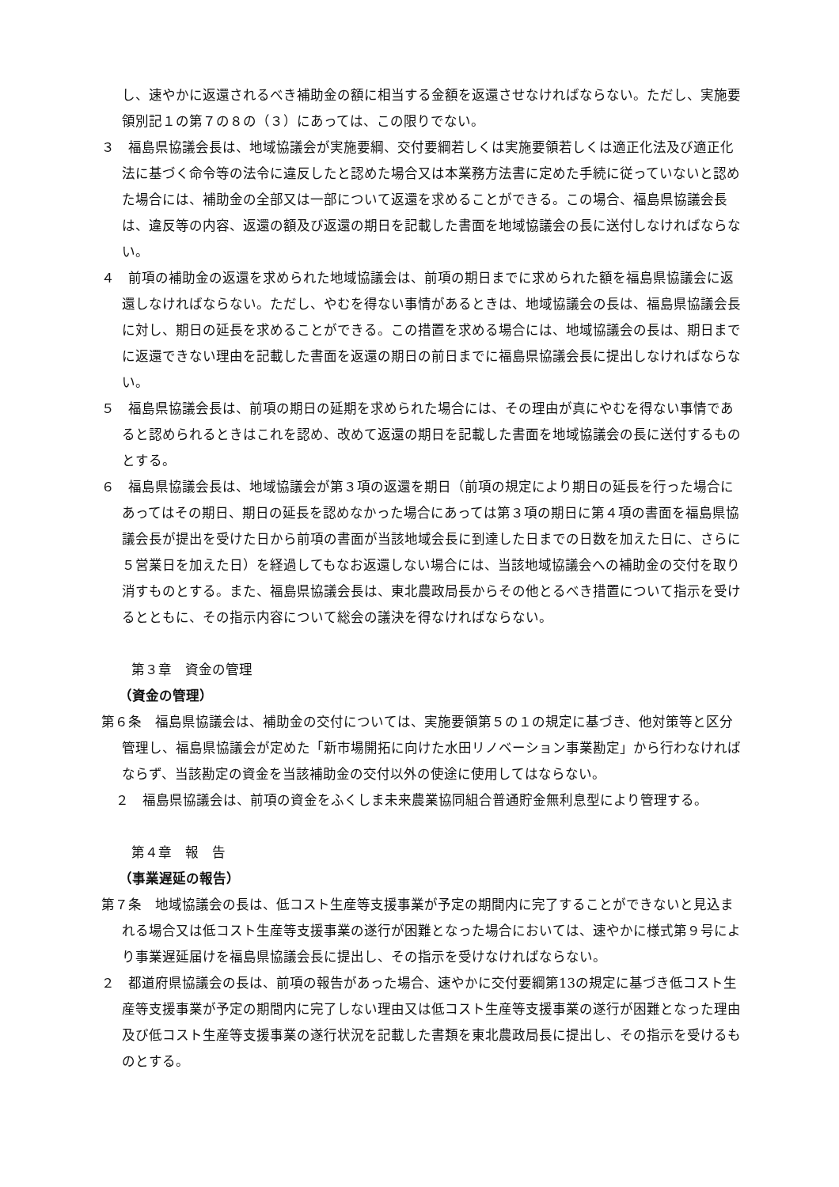し、速やかに返還されるべき補助金の額に相当する金額を返還させなければならない。ただし、実施要領別記１の第７の８の（３）にあっては、この限りでない。
３　福島県協議会長は、地域協議会が実施要綱、交付要綱若しくは実施要領若しくは適正化法及び適正化法に基づく命令等の法令に違反したと認めた場合又は本業務方法書に定めた手続に従っていないと認めた場合には、補助金の全部又は一部について返還を求めることができる。この場合、福島県協議会長は、違反等の内容、返還の額及び返還の期日を記載した書面を地域協議会の長に送付しなければならない。
４　前項の補助金の返還を求められた地域協議会は、前項の期日までに求められた額を福島県協議会に返還しなければならない。ただし、やむを得ない事情があるときは、地域協議会の長は、福島県協議会長に対し、期日の延長を求めることができる。この措置を求める場合には、地域協議会の長は、期日までに返還できない理由を記載した書面を返還の期日の前日までに福島県協議会長に提出しなければならない。
５　福島県協議会長は、前項の期日の延期を求められた場合には、その理由が真にやむを得ない事情であると認められるときはこれを認め、改めて返還の期日を記載した書面を地域協議会の長に送付するものとする。
６　福島県協議会長は、地域協議会が第３項の返還を期日（前項の規定により期日の延長を行った場合にあってはその期日、期日の延長を認めなかった場合にあっては第３項の期日に第４項の書面を福島県協議会長が提出を受けた日から前項の書面が当該地域会長に到達した日までの日数を加えた日に、さらに５営業日を加えた日）を経過してもなお返還しない場合には、当該地域協議会への補助金の交付を取り消すものとする。また、福島県協議会長は、東北農政局長からその他とるべき措置について指示を受けるとともに、その指示内容について総会の議決を得なければならない。
第３章　資金の管理
（資金の管理）
第６条　福島県協議会は、補助金の交付については、実施要領第５の１の規定に基づき、他対策等と区分管理し、福島県協議会が定めた「新市場開拓に向けた水田リノベーション事業勘定」から行わなければならず、当該勘定の資金を当該補助金の交付以外の使途に使用してはならない。
２　福島県協議会は、前項の資金をふくしま未来農業協同組合普通貯金無利息型により管理する。
第４章　報　告
（事業遅延の報告）
第７条　地域協議会の長は、低コスト生産等支援事業が予定の期間内に完了することができないと見込まれる場合又は低コスト生産等支援事業の遂行が困難となった場合においては、速やかに様式第９号により事業遅延届けを福島県協議会長に提出し、その指示を受けなければならない。
２　都道府県協議会の長は、前項の報告があった場合、速やかに交付要綱第13の規定に基づき低コスト生産等支援事業が予定の期間内に完了しない理由又は低コスト生産等支援事業の遂行が困難となった理由及び低コスト生産等支援事業の遂行状況を記載した書類を東北農政局長に提出し、その指示を受けるものとする。